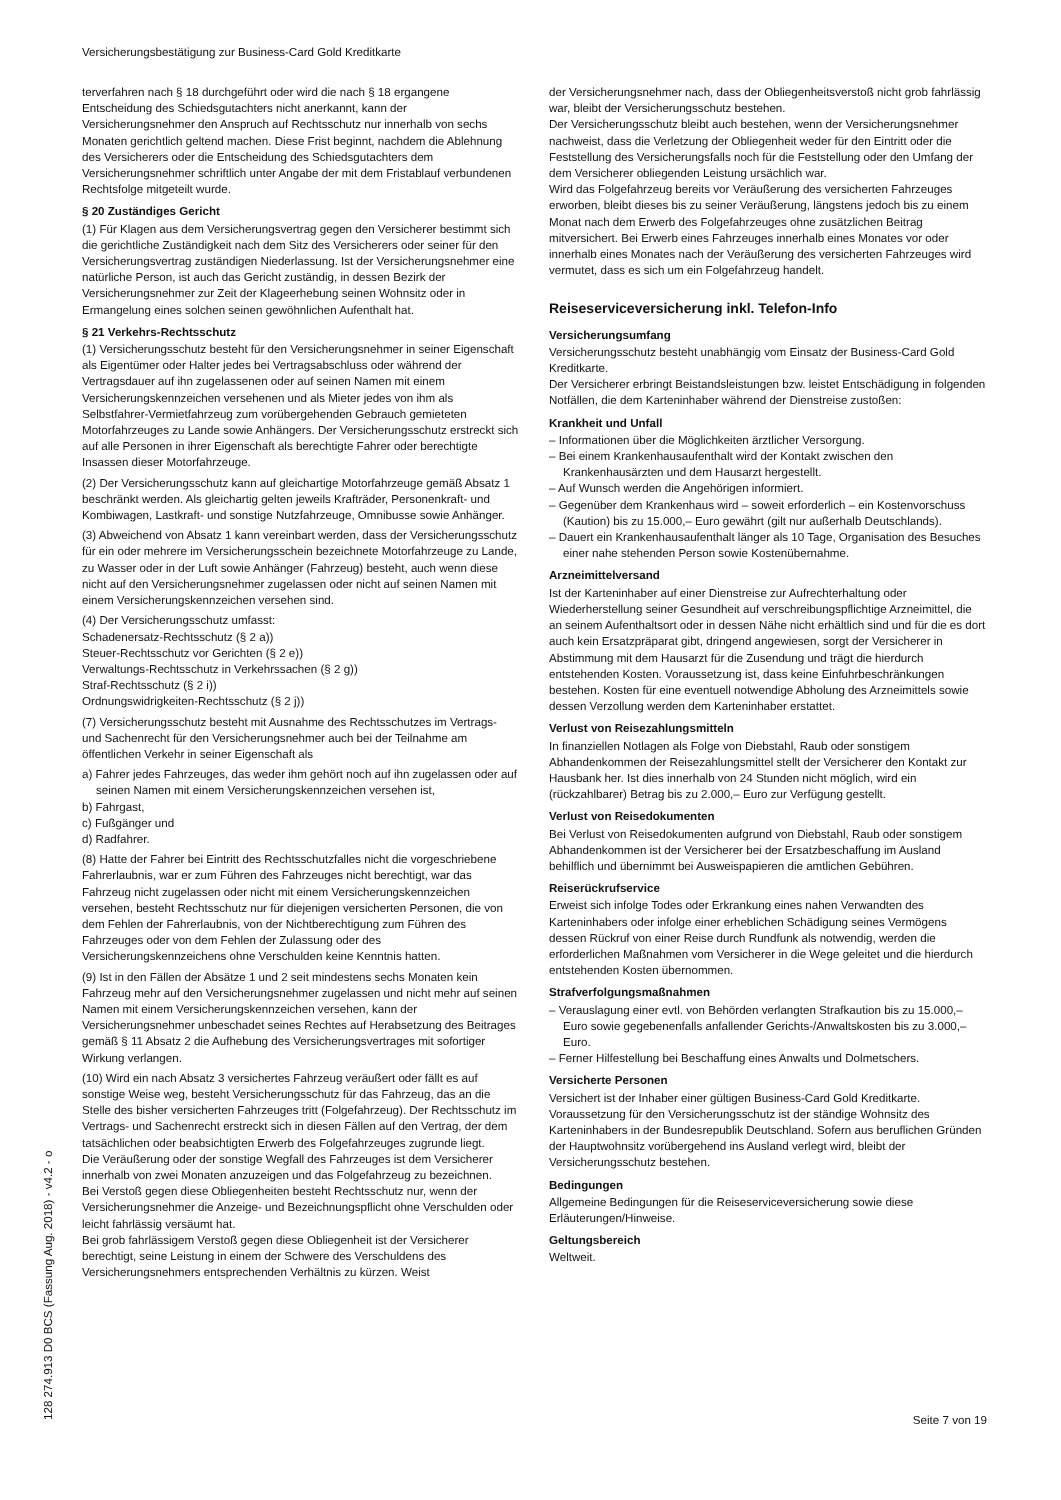Versicherungsbestätigung zur Business-Card Gold Kreditkarte
terverfahren nach § 18 durchgeführt oder wird die nach § 18 ergangene Entscheidung des Schiedsgutachters nicht anerkannt, kann der Versicherungsnehmer den Anspruch auf Rechtsschutz nur innerhalb von sechs Monaten gerichtlich geltend machen. Diese Frist beginnt, nachdem die Ablehnung des Versicherers oder die Entscheidung des Schiedsgutachters dem Versicherungsnehmer schriftlich unter Angabe der mit dem Fristablauf verbundenen Rechtsfolge mitgeteilt wurde.
§ 20 Zuständiges Gericht
(1) Für Klagen aus dem Versicherungsvertrag gegen den Versicherer bestimmt sich die gerichtliche Zuständigkeit nach dem Sitz des Versicherers oder seiner für den Versicherungsvertrag zuständigen Niederlassung. Ist der Versicherungsnehmer eine natürliche Person, ist auch das Gericht zuständig, in dessen Bezirk der Versicherungsnehmer zur Zeit der Klageerhebung seinen Wohnsitz oder in Ermangelung eines solchen seinen gewöhnlichen Aufenthalt hat.
§ 21 Verkehrs-Rechtsschutz
(1) Versicherungsschutz besteht für den Versicherungsnehmer in seiner Eigenschaft als Eigentümer oder Halter jedes bei Vertragsabschluss oder während der Vertragsdauer auf ihn zugelassenen oder auf seinen Namen mit einem Versicherungskennzeichen versehenen und als Mieter jedes von ihm als Selbstfahrer-Vermietfahrzeug zum vorübergehenden Gebrauch gemieteten Motorfahrzeuges zu Lande sowie Anhängers. Der Versicherungsschutz erstreckt sich auf alle Personen in ihrer Eigenschaft als berechtigte Fahrer oder berechtigte Insassen dieser Motorfahrzeuge.
(2) Der Versicherungsschutz kann auf gleichartige Motorfahrzeuge gemäß Absatz 1 beschränkt werden. Als gleichartig gelten jeweils Krafträder, Personenkraft- und Kombiwagen, Lastkraft- und sonstige Nutzfahrzeuge, Omnibusse sowie Anhänger.
(3) Abweichend von Absatz 1 kann vereinbart werden, dass der Versicherungsschutz für ein oder mehrere im Versicherungsschein bezeichnete Motorfahrzeuge zu Lande, zu Wasser oder in der Luft sowie Anhänger (Fahrzeug) besteht, auch wenn diese nicht auf den Versicherungsnehmer zugelassen oder nicht auf seinen Namen mit einem Versicherungskennzeichen versehen sind.
(4) Der Versicherungsschutz umfasst:
Schadenersatz-Rechtsschutz (§ 2 a))
Steuer-Rechtsschutz vor Gerichten (§ 2 e))
Verwaltungs-Rechtsschutz in Verkehrssachen (§ 2 g))
Straf-Rechtsschutz (§ 2 i))
Ordnungswidrigkeiten-Rechtsschutz (§ 2 j))
(7) Versicherungsschutz besteht mit Ausnahme des Rechtsschutzes im Vertrags- und Sachenrecht für den Versicherungsnehmer auch bei der Teilnahme am öffentlichen Verkehr in seiner Eigenschaft als
a) Fahrer jedes Fahrzeuges, das weder ihm gehört noch auf ihn zugelassen oder auf seinen Namen mit einem Versicherungskennzeichen versehen ist,
b) Fahrgast,
c) Fußgänger und
d) Radfahrer.
(8) Hatte der Fahrer bei Eintritt des Rechtsschutzfalles nicht die vorgeschriebene Fahrerlaubnis, war er zum Führen des Fahrzeuges nicht berechtigt, war das Fahrzeug nicht zugelassen oder nicht mit einem Versicherungskennzeichen versehen, besteht Rechtsschutz nur für diejenigen versicherten Personen, die von dem Fehlen der Fahrerlaubnis, von der Nichtberechtigung zum Führen des Fahrzeuges oder von dem Fehlen der Zulassung oder des Versicherungskennzeichens ohne Verschulden keine Kenntnis hatten.
(9) Ist in den Fällen der Absätze 1 und 2 seit mindestens sechs Monaten kein Fahrzeug mehr auf den Versicherungsnehmer zugelassen und nicht mehr auf seinen Namen mit einem Versicherungskennzeichen versehen, kann der Versicherungsnehmer unbeschadet seines Rechtes auf Herabsetzung des Beitrages gemäß § 11 Absatz 2 die Aufhebung des Versicherungsvertrages mit sofortiger Wirkung verlangen.
(10) Wird ein nach Absatz 3 versichertes Fahrzeug veräußert oder fällt es auf sonstige Weise weg, besteht Versicherungsschutz für das Fahrzeug, das an die Stelle des bisher versicherten Fahrzeuges tritt (Folgefahrzeug). Der Rechtsschutz im Vertrags- und Sachenrecht erstreckt sich in diesen Fällen auf den Vertrag, der dem tatsächlichen oder beabsichtigten Erwerb des Folgefahrzeuges zugrunde liegt.
Die Veräußerung oder der sonstige Wegfall des Fahrzeuges ist dem Versicherer innerhalb von zwei Monaten anzuzeigen und das Folgefahrzeug zu bezeichnen.
Bei Verstoß gegen diese Obliegenheiten besteht Rechtsschutz nur, wenn der Versicherungsnehmer die Anzeige- und Bezeichnungspflicht ohne Verschulden oder leicht fahrlässig versäumt hat.
Bei grob fahrlässigem Verstoß gegen diese Obliegenheit ist der Versicherer berechtigt, seine Leistung in einem der Schwere des Verschuldens des Versicherungsnehmers entsprechenden Verhältnis zu kürzen. Weist
der Versicherungsnehmer nach, dass der Obliegenheitsverstoß nicht grob fahrlässig war, bleibt der Versicherungsschutz bestehen.
Der Versicherungsschutz bleibt auch bestehen, wenn der Versicherungsnehmer nachweist, dass die Verletzung der Obliegenheit weder für den Eintritt oder die Feststellung des Versicherungsfalls noch für die Feststellung oder den Umfang der dem Versicherer obliegenden Leistung ursächlich war.
Wird das Folgefahrzeug bereits vor Veräußerung des versicherten Fahrzeuges erworben, bleibt dieses bis zu seiner Veräußerung, längstens jedoch bis zu einem Monat nach dem Erwerb des Folgefahrzeuges ohne zusätzlichen Beitrag mitversichert. Bei Erwerb eines Fahrzeuges innerhalb eines Monates vor oder innerhalb eines Monates nach der Veräußerung des versicherten Fahrzeuges wird vermutet, dass es sich um ein Folgefahrzeug handelt.
Reiseserviceversicherung inkl. Telefon-Info
Versicherungsumfang
Versicherungsschutz besteht unabhängig vom Einsatz der Business-Card Gold Kreditkarte.
Der Versicherer erbringt Beistandsleistungen bzw. leistet Entschädigung in folgenden Notfällen, die dem Karteninhaber während der Dienstreise zustoßen:
Krankheit und Unfall
– Informationen über die Möglichkeiten ärztlicher Versorgung.
– Bei einem Krankenhausaufenthalt wird der Kontakt zwischen den Krankenhausärzten und dem Hausarzt hergestellt.
– Auf Wunsch werden die Angehörigen informiert.
– Gegenüber dem Krankenhaus wird – soweit erforderlich – ein Kostenvorschuss (Kaution) bis zu 15.000,– Euro gewährt (gilt nur außerhalb Deutschlands).
– Dauert ein Krankenhausaufenthalt länger als 10 Tage, Organisation des Besuches einer nahe stehenden Person sowie Kostenübernahme.
Arzneimittelversand
Ist der Karteninhaber auf einer Dienstreise zur Aufrechterhaltung oder Wiederherstellung seiner Gesundheit auf verschreibungspflichtige Arzneimittel, die an seinem Aufenthaltsort oder in dessen Nähe nicht erhältlich sind und für die es dort auch kein Ersatzpräparat gibt, dringend angewiesen, sorgt der Versicherer in Abstimmung mit dem Hausarzt für die Zusendung und trägt die hierdurch entstehenden Kosten. Voraussetzung ist, dass keine Einfuhrbeschränkungen bestehen. Kosten für eine eventuell notwendige Abholung des Arzneimittels sowie dessen Verzollung werden dem Karteninhaber erstattet.
Verlust von Reisezahlungsmitteln
In finanziellen Notlagen als Folge von Diebstahl, Raub oder sonstigem Abhandenkommen der Reisezahlungsmittel stellt der Versicherer den Kontakt zur Hausbank her. Ist dies innerhalb von 24 Stunden nicht möglich, wird ein (rückzahlbarer) Betrag bis zu 2.000,– Euro zur Verfügung gestellt.
Verlust von Reisedokumenten
Bei Verlust von Reisedokumenten aufgrund von Diebstahl, Raub oder sonstigem Abhandenkommen ist der Versicherer bei der Ersatzbeschaffung im Ausland behilflich und übernimmt bei Ausweispapieren die amtlichen Gebühren.
Reiserückrufservice
Erweist sich infolge Todes oder Erkrankung eines nahen Verwandten des Karteninhabers oder infolge einer erheblichen Schädigung seines Vermögens dessen Rückruf von einer Reise durch Rundfunk als notwendig, werden die erforderlichen Maßnahmen vom Versicherer in die Wege geleitet und die hierdurch entstehenden Kosten übernommen.
Strafverfolgungsmaßnahmen
– Verauslagung einer evtl. von Behörden verlangten Strafkaution bis zu 15.000,– Euro sowie gegebenenfalls anfallender Gerichts-/Anwaltskosten bis zu 3.000,– Euro.
– Ferner Hilfestellung bei Beschaffung eines Anwalts und Dolmetschers.
Versicherte Personen
Versichert ist der Inhaber einer gültigen Business-Card Gold Kreditkarte. Voraussetzung für den Versicherungsschutz ist der ständige Wohnsitz des Karteninhabers in der Bundesrepublik Deutschland. Sofern aus beruflichen Gründen der Hauptwohnsitz vorübergehend ins Ausland verlegt wird, bleibt der Versicherungsschutz bestehen.
Bedingungen
Allgemeine Bedingungen für die Reiseserviceversicherung sowie diese Erläuterungen/Hinweise.
Geltungsbereich
Weltweit.
128 274.913 D0 BCS (Fassung Aug. 2018) - v4.2 - o
Seite 7 von 19